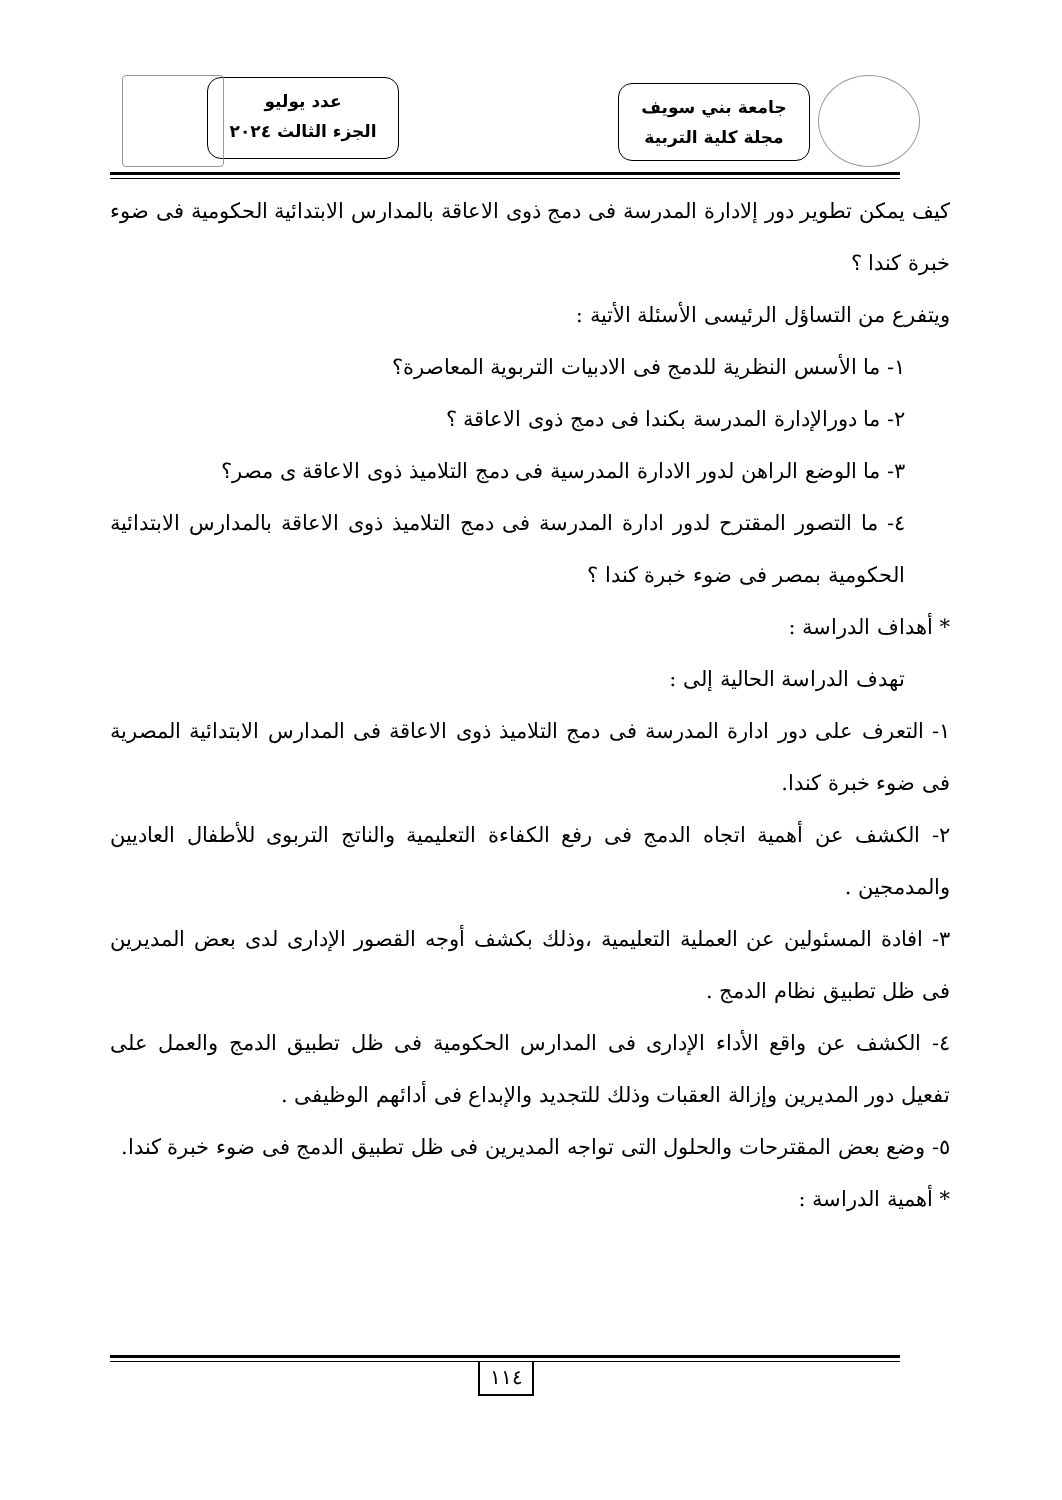جامعة بني سويف
مجلة كلية التربية
عدد يوليو
الجزء الثالث ٢٠٢٤
كيف يمكن تطوير دور إلادارة المدرسة فى دمج ذوى الاعاقة بالمدارس الابتدائية الحكومية فى ضوء خبرة كندا ؟
ويتفرع من التساؤل الرئيسى الأسئلة الأتية :
١- ما الأسس النظرية للدمج فى الادبيات التربوية المعاصرة؟
٢- ما دورالإدارة المدرسة بكندا فى دمج ذوى الاعاقة ؟
٣- ما الوضع الراهن لدور الادارة المدرسية فى دمج التلاميذ ذوى الاعاقة ى مصر؟
٤- ما التصور المقترح لدور ادارة المدرسة فى دمج التلاميذ ذوى الاعاقة بالمدارس الابتدائية الحكومية بمصر فى ضوء خبرة كندا ؟
* أهداف الدراسة :
تهدف الدراسة الحالية إلى :
١- التعرف على دور ادارة المدرسة فى دمج التلاميذ ذوى الاعاقة فى المدارس الابتدائية المصرية فى ضوء خبرة كندا.
٢- الكشف عن أهمية اتجاه الدمج فى رفع الكفاءة التعليمية والناتج التربوى للأطفال العاديين والمدمجين .
٣- افادة المسئولين عن العملية التعليمية ،وذلك بكشف أوجه القصور الإدارى لدى بعض المديرين فى ظل تطبيق نظام الدمج .
٤- الكشف عن واقع الأداء الإدارى فى المدارس الحكومية فى ظل تطبيق الدمج والعمل على تفعيل دور المديرين وإزالة العقبات وذلك للتجديد والإبداع فى أدائهم الوظيفى .
٥- وضع بعض المقترحات والحلول التى تواجه المديرين فى ظل تطبيق الدمج فى ضوء خبرة كندا.
* أهمية الدراسة :
١١٤